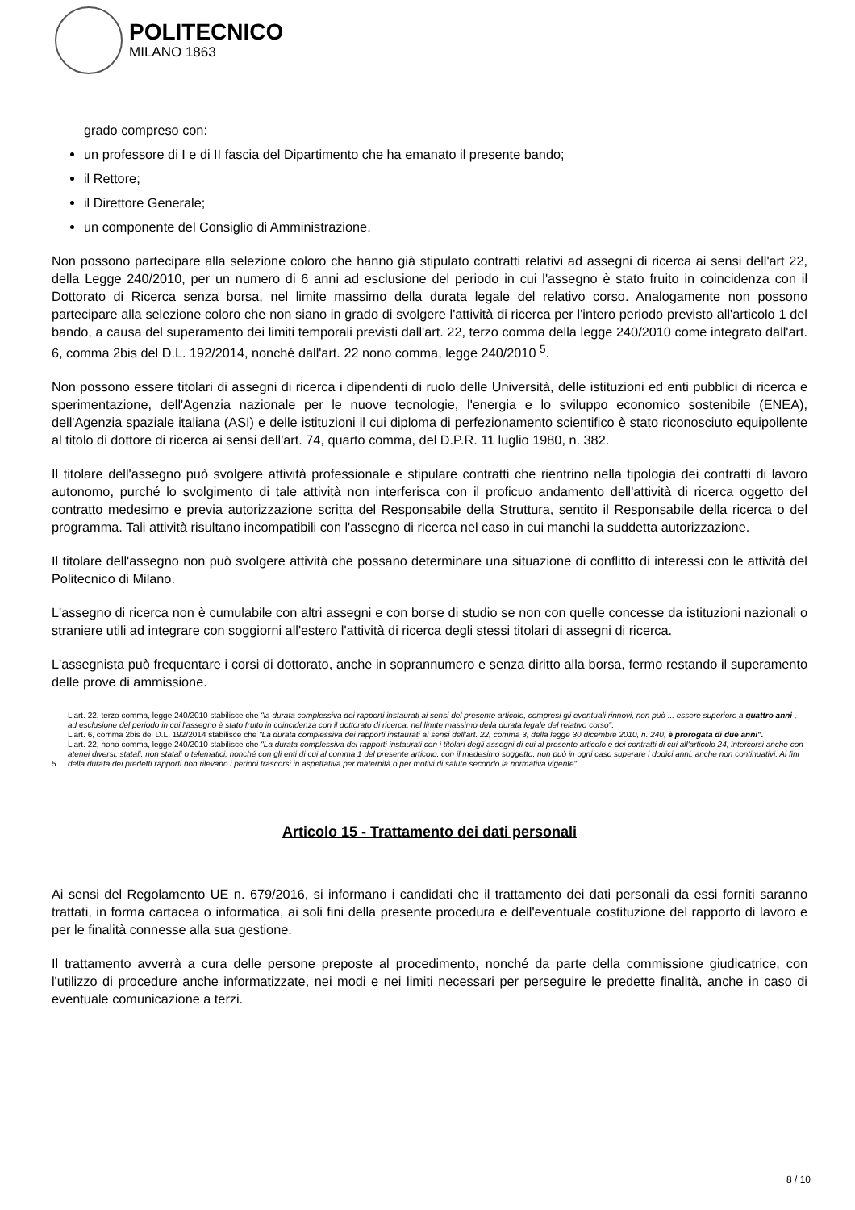POLITECNICO
MILANO 1863
grado compreso con:
un professore di I e di II fascia del Dipartimento che ha emanato il presente bando;
il Rettore;
il Direttore Generale;
un componente del Consiglio di Amministrazione.
Non possono partecipare alla selezione coloro che hanno già stipulato contratti relativi ad assegni di ricerca ai sensi dell'art 22, della Legge 240/2010, per un numero di 6 anni ad esclusione del periodo in cui l'assegno è stato fruito in coincidenza con il Dottorato di Ricerca senza borsa, nel limite massimo della durata legale del relativo corso. Analogamente non possono partecipare alla selezione coloro che non siano in grado di svolgere l'attività di ricerca per l'intero periodo previsto all'articolo 1 del bando, a causa del superamento dei limiti temporali previsti dall'art. 22, terzo comma della legge 240/2010 come integrato dall'art. 6, comma 2bis del D.L. 192/2014, nonché dall'art. 22 nono comma, legge 240/2010 <sup>5</sup>.
Non possono essere titolari di assegni di ricerca i dipendenti di ruolo delle Università, delle istituzioni ed enti pubblici di ricerca e sperimentazione, dell'Agenzia nazionale per le nuove tecnologie, l'energia e lo sviluppo economico sostenibile (ENEA), dell'Agenzia spaziale italiana (ASI) e delle istituzioni il cui diploma di perfezionamento scientifico è stato riconosciuto equipollente al titolo di dottore di ricerca ai sensi dell'art. 74, quarto comma, del D.P.R. 11 luglio 1980, n. 382.
Il titolare dell'assegno può svolgere attività professionale e stipulare contratti che rientrino nella tipologia dei contratti di lavoro autonomo, purché lo svolgimento di tale attività non interferisca con il proficuo andamento dell'attività di ricerca oggetto del contratto medesimo e previa autorizzazione scritta del Responsabile della Struttura, sentito il Responsabile della ricerca o del programma. Tali attività risultano incompatibili con l'assegno di ricerca nel caso in cui manchi la suddetta autorizzazione.
Il titolare dell'assegno non può svolgere attività che possano determinare una situazione di conflitto di interessi con le attività del Politecnico di Milano.
L'assegno di ricerca non è cumulabile con altri assegni e con borse di studio se non con quelle concesse da istituzioni nazionali o straniere utili ad integrare con soggiorni all'estero l'attività di ricerca degli stessi titolari di assegni di ricerca.
L'assegnista può frequentare i corsi di dottorato, anche in soprannumero e senza diritto alla borsa, fermo restando il superamento delle prove di ammissione.
5
L'art. 22, terzo comma, legge 240/2010 stabilisce che "la durata complessiva dei rapporti instaurati ai sensi del presente articolo, compresi gli eventuali rinnovi, non può ... essere superiore a quattro anni , ad esclusione del periodo in cui l'assegno è stato fruito in coincidenza con il dottorato di ricerca, nel limite massimo della durata legale del relativo corso".
L'art. 6, comma 2bis del D.L. 192/2014 stabilisce che "La durata complessiva dei rapporti instaurati ai sensi dell'art. 22, comma 3, della legge 30 dicembre 2010, n. 240, è prorogata di due anni".
L'art. 22, nono comma, legge 240/2010 stabilisce che "La durata complessiva dei rapporti instaurati con i titolari degli assegni di cui al presente articolo e dei contratti di cui all'articolo 24, intercorsi anche con atenei diversi, statali, non statali o telematici, nonché con gli enti di cui al comma 1 del presente articolo, con il medesimo soggetto, non può in ogni caso superare i dodici anni, anche non continuativi. Ai fini della durata dei predetti rapporti non rilevano i periodi trascorsi in aspettativa per maternità o per motivi di salute secondo la normativa vigente".
Articolo 15 - Trattamento dei dati personali
Ai sensi del Regolamento UE n. 679/2016, si informano i candidati che il trattamento dei dati personali da essi forniti saranno trattati, in forma cartacea o informatica, ai soli fini della presente procedura e dell'eventuale costituzione del rapporto di lavoro e per le finalità connesse alla sua gestione.
Il trattamento avverrà a cura delle persone preposte al procedimento, nonché da parte della commissione giudicatrice, con l'utilizzo di procedure anche informatizzate, nei modi e nei limiti necessari per perseguire le predette finalità, anche in caso di eventuale comunicazione a terzi.
8 / 10